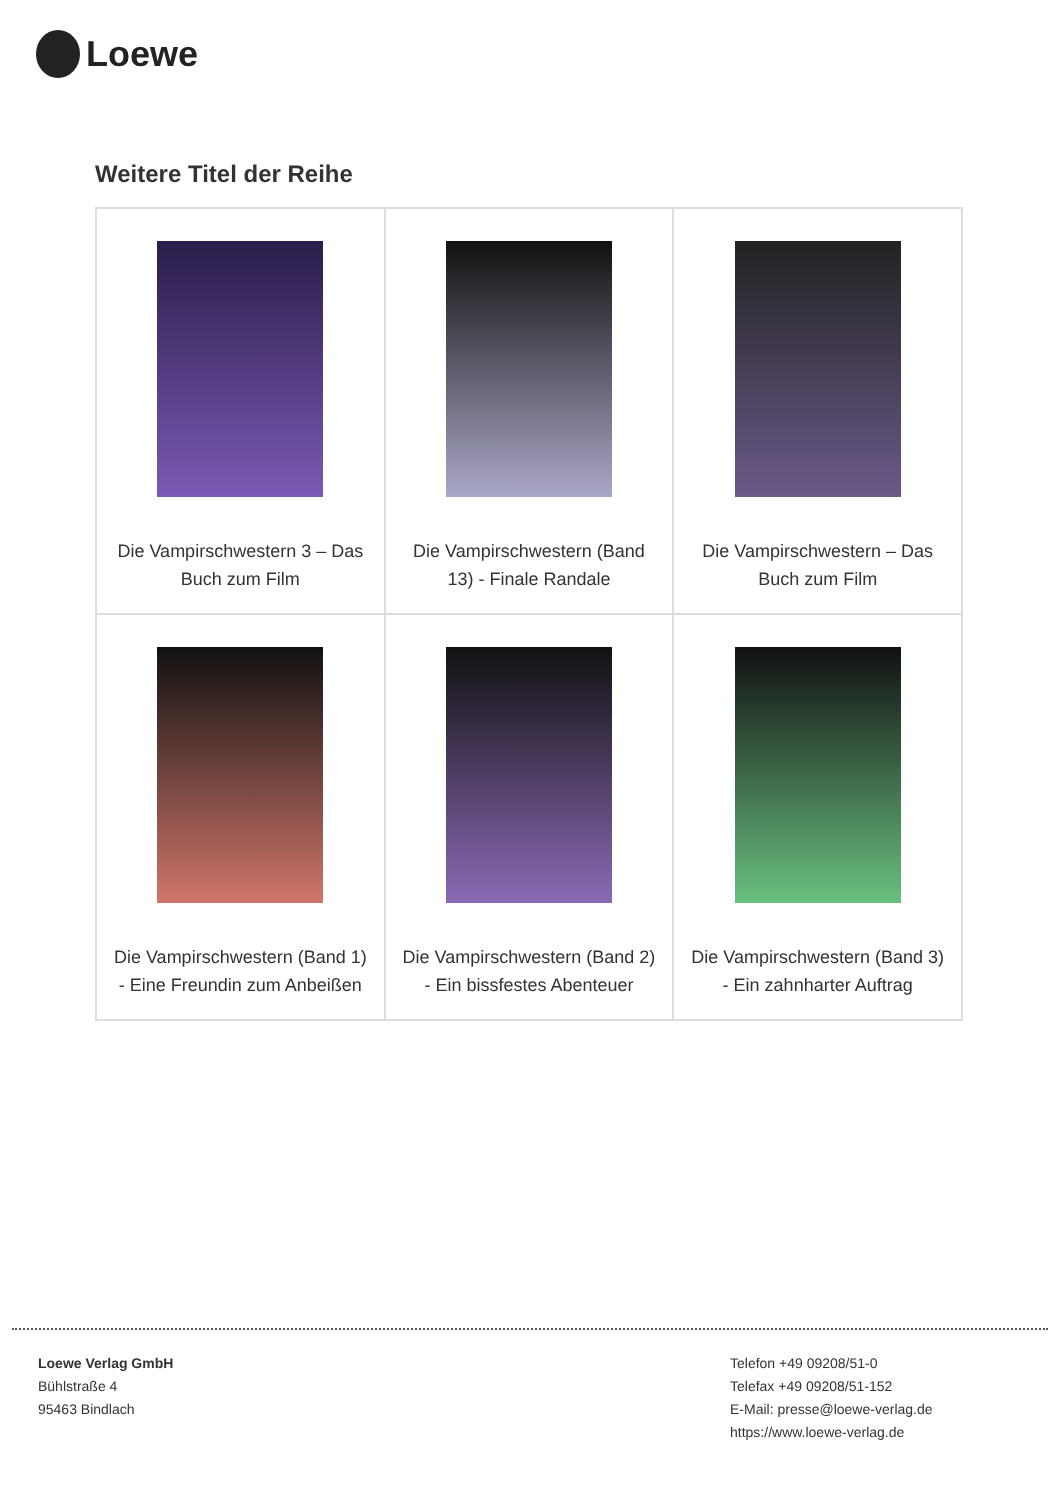Loewe
Weitere Titel der Reihe
| Die Vampirschwestern 3 – Das Buch zum Film | Die Vampirschwestern (Band 13) - Finale Randale | Die Vampirschwestern – Das Buch zum Film |
| Die Vampirschwestern (Band 1) - Eine Freundin zum Anbeißen | Die Vampirschwestern (Band 2) - Ein bissfestes Abenteuer | Die Vampirschwestern (Band 3) - Ein zahnharter Auftrag |
Loewe Verlag GmbH
Bühlstraße 4
95463 Bindlach
Telefon +49 09208/51-0
Telefax +49 09208/51-152
E-Mail: presse@loewe-verlag.de
https://www.loewe-verlag.de